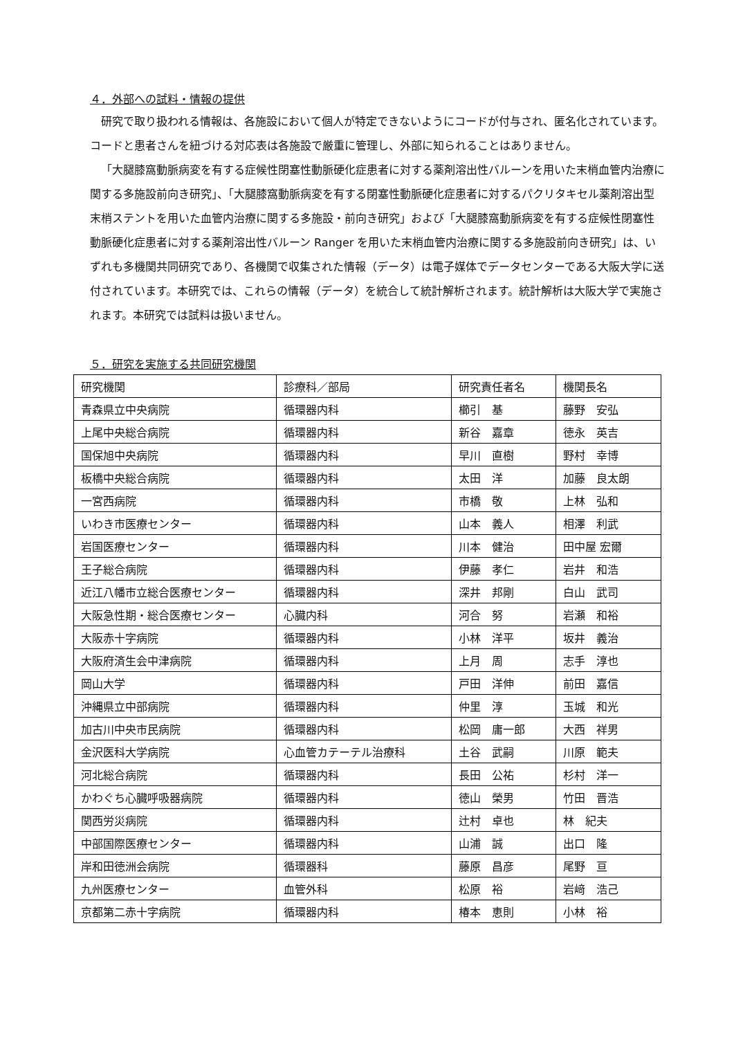４．外部への試料・情報の提供
研究で取り扱われる情報は、各施設において個人が特定できないようにコードが付与され、匿名化されています。コードと患者さんを紐づける対応表は各施設で厳重に管理し、外部に知られることはありません。
「大腿膝窩動脈病変を有する症候性閉塞性動脈硬化症患者に対する薬剤溶出性バルーンを用いた末梢血管内治療に関する多施設前向き研究」、「大腿膝窩動脈病変を有する閉塞性動脈硬化症患者に対するパクリタキセル薬剤溶出型末梢ステントを用いた血管内治療に関する多施設・前向き研究」および「大腿膝窩動脈病変を有する症候性閉塞性動脈硬化症患者に対する薬剤溶出性バルーン Ranger を用いた末梢血管内治療に関する多施設前向き研究」は、いずれも多機関共同研究であり、各機関で収集された情報（データ）は電子媒体でデータセンターである大阪大学に送付されています。本研究では、これらの情報（データ）を統合して統計解析されます。統計解析は大阪大学で実施されます。本研究では試料は扱いません。
５．研究を実施する共同研究機関
| 研究機関 | 診療科／部局 | 研究責任者名 | 機関長名 |
| 青森県立中央病院 | 循環器内科 | 櫛引 基 | 藤野 安弘 |
| 上尾中央総合病院 | 循環器内科 | 新谷 嘉章 | 徳永 英吉 |
| 国保旭中央病院 | 循環器内科 | 早川 直樹 | 野村 幸博 |
| 板橋中央総合病院 | 循環器内科 | 太田 洋 | 加藤 良太朗 |
| 一宮西病院 | 循環器内科 | 市橋 敬 | 上林 弘和 |
| いわき市医療センター | 循環器内科 | 山本 義人 | 相澤 利武 |
| 岩国医療センター | 循環器内科 | 川本 健治 | 田中屋 宏爾 |
| 王子総合病院 | 循環器内科 | 伊藤 孝仁 | 岩井 和浩 |
| 近江八幡市立総合医療センター | 循環器内科 | 深井 邦剛 | 白山 武司 |
| 大阪急性期・総合医療センター | 心臓内科 | 河合 努 | 岩瀬 和裕 |
| 大阪赤十字病院 | 循環器内科 | 小林 洋平 | 坂井 義治 |
| 大阪府済生会中津病院 | 循環器内科 | 上月 周 | 志手 淳也 |
| 岡山大学 | 循環器内科 | 戸田 洋伸 | 前田 嘉信 |
| 沖縄県立中部病院 | 循環器内科 | 仲里 淳 | 玉城 和光 |
| 加古川中央市民病院 | 循環器内科 | 松岡 庸一郎 | 大西 祥男 |
| 金沢医科大学病院 | 心血管カテーテル治療科 | 土谷 武嗣 | 川原 範夫 |
| 河北総合病院 | 循環器内科 | 長田 公祐 | 杉村 洋一 |
| かわぐち心臓呼吸器病院 | 循環器内科 | 徳山 榮男 | 竹田 晋浩 |
| 関西労災病院 | 循環器内科 | 辻村 卓也 | 林 紀夫 |
| 中部国際医療センター | 循環器内科 | 山浦 誠 | 出口 隆 |
| 岸和田徳洲会病院 | 循環器科 | 藤原 昌彦 | 尾野 亘 |
| 九州医療センター | 血管外科 | 松原 裕 | 岩﨑 浩己 |
| 京都第二赤十字病院 | 循環器内科 | 椿本 恵則 | 小林 裕 |